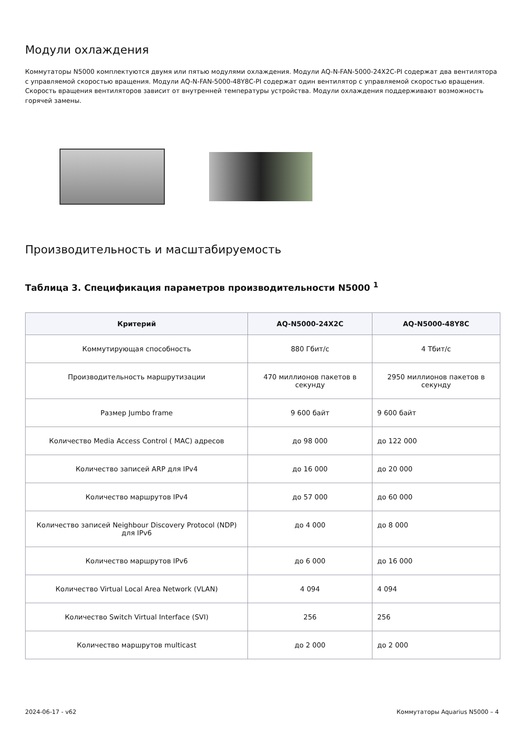Модули охлаждения
Коммутаторы N5000 комплектуются двумя или пятью модулями охлаждения. Модули AQ-N-FAN-5000-24X2C-PI содержат два вентилятора с управляемой скоростью вращения. Модули AQ-N-FAN-5000-48Y8C-PI содержат один вентилятор с управляемой скоростью вращения. Скорость вращения вентиляторов зависит от внутренней температуры устройства. Модули охлаждения поддерживают возможность горячей замены.
Производительность и масштабируемость
Таблица 3. Спецификация параметров производительности N5000 <sup>1</sup>
| Критерий | AQ-N5000-24X2C | AQ-N5000-48Y8C |
| --- | --- | --- |
| Коммутирующая способность | 880 Гбит/с | 4 Тбит/с |
| Производительность маршрутизации | 470 миллионов пакетов в секунду | 2950 миллионов пакетов в секунду |
| Размер Jumbo frame | 9 600 байт | 9 600 байт |
| Количество Media Access Control ( MAC) адресов | до 98 000 | до 122 000 |
| Количество записей ARP для IPv4 | до 16 000 | до 20 000 |
| Количество маршрутов IPv4 | до 57 000 | до 60 000 |
| Количество записей Neighbour Discovery Protocol (NDP) для IPv6 | до 4 000 | до 8 000 |
| Количество маршрутов IPv6 | до 6 000 | до 16 000 |
| Количество Virtual Local Area Network (VLAN) | 4 094 | 4 094 |
| Количество Switch Virtual Interface (SVI) | 256 | 256 |
| Количество маршрутов multicast | до 2 000 | до 2 000 |
2024-06-17 - v62 Коммутаторы Aquarius N5000 – 4